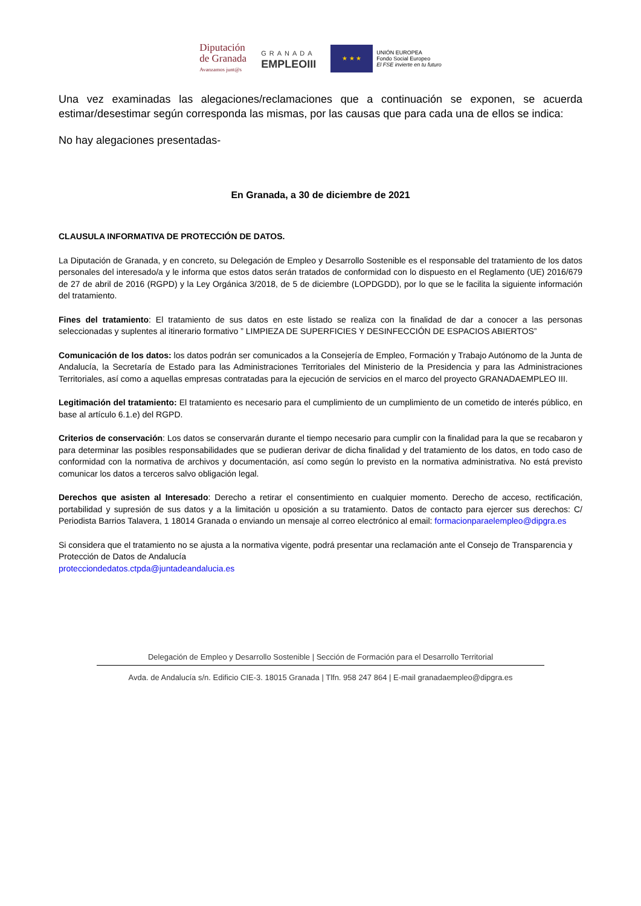Diputación
de Granada
Avanzamos junt@s
GRANADA
EMPLEOIII
★ ★ ★
UNIÓN EUROPEA
Fondo Social Europeo
El FSE invierte en tu futuro
Una vez examinadas las alegaciones/reclamaciones que a continuación se exponen, se acuerda estimar/desestimar según corresponda las mismas, por las causas que para cada una de ellos se indica:
No hay alegaciones presentadas-
En Granada, a 30 de diciembre de 2021
CLAUSULA INFORMATIVA DE PROTECCIÓN DE DATOS.
La Diputación de Granada, y en concreto, su Delegación de Empleo y Desarrollo Sostenible es el responsable del tratamiento de los datos personales del interesado/a y le informa que estos datos serán tratados de conformidad con lo dispuesto en el Reglamento (UE) 2016/679 de 27 de abril de 2016 (RGPD) y la Ley Orgánica 3/2018, de 5 de diciembre (LOPDGDD), por lo que se le facilita la siguiente información del tratamiento.
Fines del tratamiento: El tratamiento de sus datos en este listado se realiza con la finalidad de dar a conocer a las personas seleccionadas y suplentes al itinerario formativo ” LIMPIEZA DE SUPERFICIES Y DESINFECCIÓN DE ESPACIOS ABIERTOS”
Comunicación de los datos: los datos podrán ser comunicados a la Consejería de Empleo, Formación y Trabajo Autónomo de la Junta de Andalucía, la Secretaría de Estado para las Administraciones Territoriales del Ministerio de la Presidencia y para las Administraciones Territoriales, así como a aquellas empresas contratadas para la ejecución de servicios en el marco del proyecto GRANADAEMPLEO III.
Legitimación del tratamiento: El tratamiento es necesario para el cumplimiento de un cumplimiento de un cometido de interés público, en base al artículo 6.1.e) del RGPD.
Criterios de conservación: Los datos se conservarán durante el tiempo necesario para cumplir con la finalidad para la que se recabaron y para determinar las posibles responsabilidades que se pudieran derivar de dicha finalidad y del tratamiento de los datos, en todo caso de conformidad con la normativa de archivos y documentación, así como según lo previsto en la normativa administrativa. No está previsto comunicar los datos a terceros salvo obligación legal.
Derechos que asisten al Interesado: Derecho a retirar el consentimiento en cualquier momento. Derecho de acceso, rectificación, portabilidad y supresión de sus datos y a la limitación u oposición a su tratamiento. Datos de contacto para ejercer sus derechos: C/ Periodista Barrios Talavera, 1 18014 Granada o enviando un mensaje al correo electrónico al email: formacionparaelempleo@dipgra.es
Si considera que el tratamiento no se ajusta a la normativa vigente, podrá presentar una reclamación ante el Consejo de Transparencia y Protección de Datos de Andalucía
protecciondedatos.ctpda@juntadeandalucia.es
Delegación de Empleo y Desarrollo Sostenible | Sección de Formación para el Desarrollo Territorial
Avda. de Andalucía s/n. Edificio CIE-3. 18015 Granada | Tlfn. 958 247 864 | E-mail granadaempleo@dipgra.es